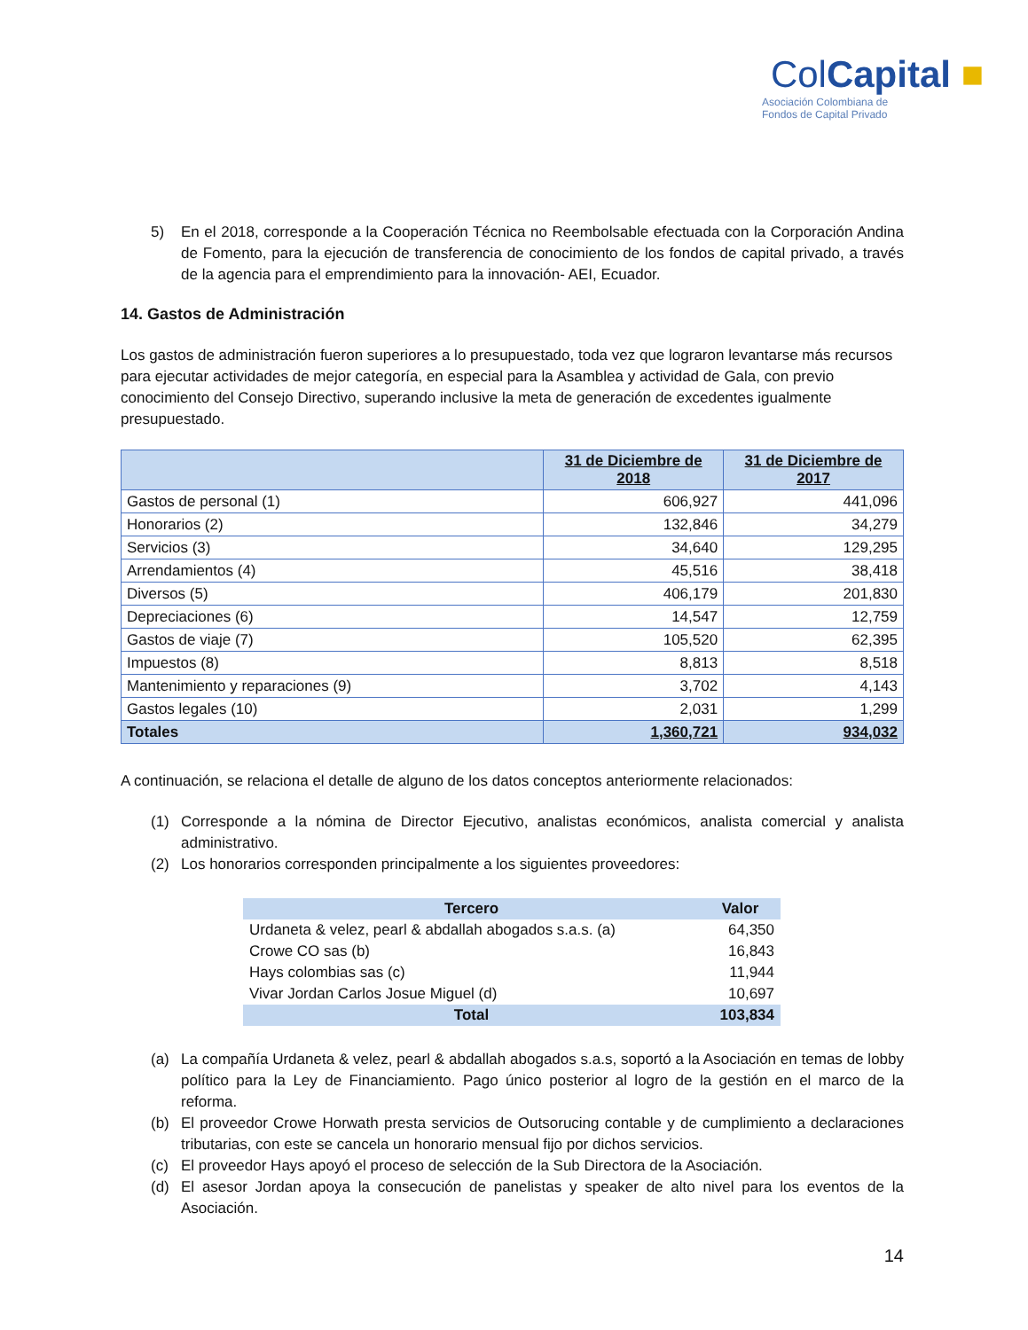ColCapital ■
Asociación Colombiana de
Fondos de Capital Privado
5) En el 2018, corresponde a la Cooperación Técnica no Reembolsable efectuada con la Corporación Andina de Fomento, para la ejecución de transferencia de conocimiento de los fondos de capital privado, a través de la agencia para el emprendimiento para la innovación- AEI, Ecuador.
14. Gastos de Administración
Los gastos de administración fueron superiores a lo presupuestado, toda vez que lograron levantarse más recursos para ejecutar actividades de mejor categoría, en especial para la Asamblea y actividad de Gala, con previo conocimiento del Consejo Directivo, superando inclusive la meta de generación de excedentes igualmente presupuestado.
| | 31 de Diciembre de 2018 | 31 de Diciembre de 2017 |
| --- | --- | --- |
| Gastos de personal (1) | 606,927 | 441,096 |
| Honorarios (2) | 132,846 | 34,279 |
| Servicios (3) | 34,640 | 129,295 |
| Arrendamientos (4) | 45,516 | 38,418 |
| Diversos (5) | 406,179 | 201,830 |
| Depreciaciones (6) | 14,547 | 12,759 |
| Gastos de viaje (7) | 105,520 | 62,395 |
| Impuestos (8) | 8,813 | 8,518 |
| Mantenimiento y reparaciones (9) | 3,702 | 4,143 |
| Gastos legales (10) | 2,031 | 1,299 |
| Totales | 1,360,721 | 934,032 |
A continuación, se relaciona el detalle de alguno de los datos conceptos anteriormente relacionados:
(1) Corresponde a la nómina de Director Ejecutivo, analistas económicos, analista comercial y analista administrativo.
(2) Los honorarios corresponden principalmente a los siguientes proveedores:
| Tercero | Valor |
| --- | --- |
| Urdaneta & velez, pearl & abdallah abogados s.a.s. (a) | 64,350 |
| Crowe CO sas (b) | 16,843 |
| Hays colombias sas (c) | 11,944 |
| Vivar Jordan Carlos Josue Miguel (d) | 10,697 |
| Total | 103,834 |
(a) La compañía Urdaneta & velez, pearl & abdallah abogados s.a.s, soportó a la Asociación en temas de lobby político para la Ley de Financiamiento. Pago único posterior al logro de la gestión en el marco de la reforma.
(b) El proveedor Crowe Horwath presta servicios de Outsorucing contable y de cumplimiento a declaraciones tributarias, con este se cancela un honorario mensual fijo por dichos servicios.
(c) El proveedor Hays apoyó el proceso de selección de la Sub Directora de la Asociación.
(d) El asesor Jordan apoya la consecución de panelistas y speaker de alto nivel para los eventos de la Asociación.
14